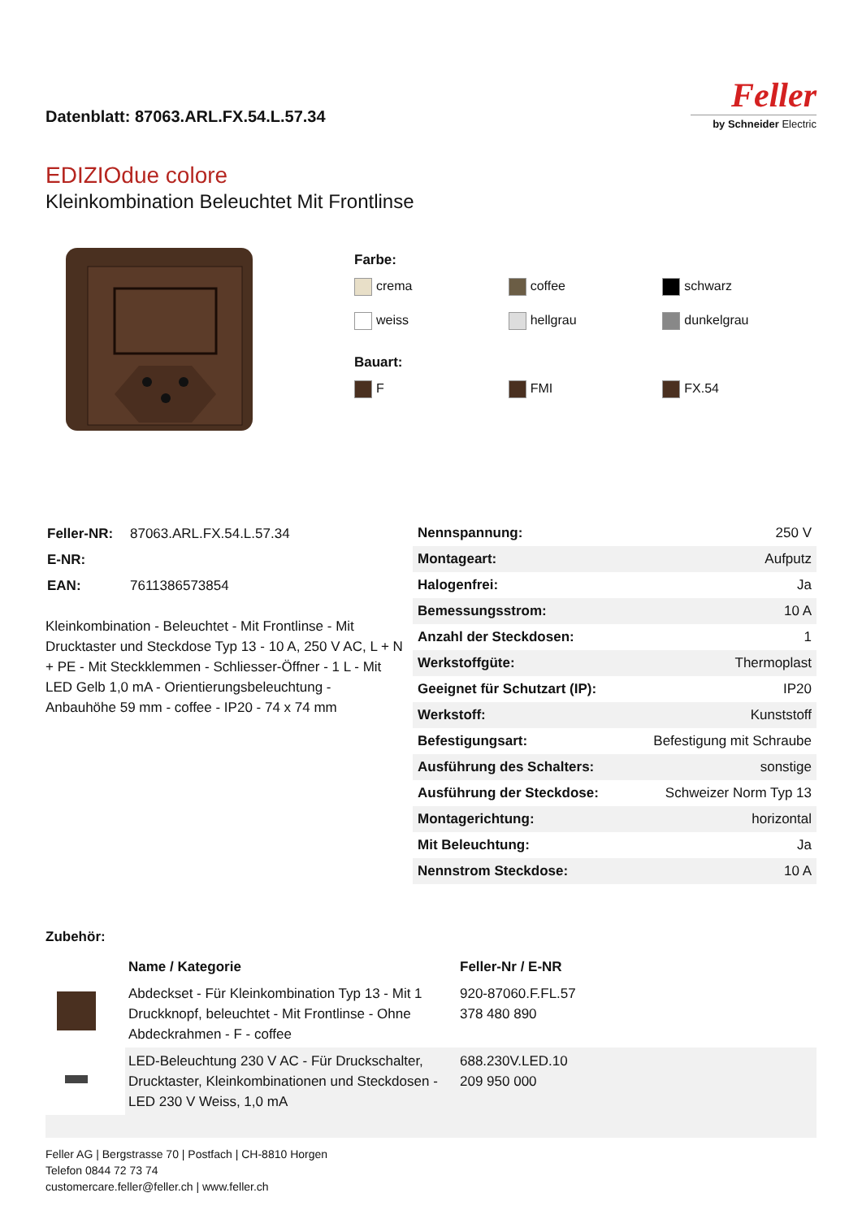Datenblatt: 87063.ARL.FX.54.L.57.34
Feller
by Schneider Electric
EDIZIOdue colore
Kleinkombination Beleuchtet Mit Frontlinse
Farbe:
crema
coffee
schwarz
weiss
hellgrau
dunkelgrau
Bauart:
F
FMI
FX.54
| Feller-NR: | 87063.ARL.FX.54.L.57.34 |
| E-NR: | |
| EAN: | 7611386573854 |
Kleinkombination - Beleuchtet - Mit Frontlinse - Mit Drucktaster und Steckdose Typ 13 - 10 A, 250 V AC, L + N + PE - Mit Steckklemmen - Schliesser-Öffner - 1 L - Mit LED Gelb 1,0 mA - Orientierungsbeleuchtung - Anbauhöhe 59 mm - coffee - IP20 - 74 x 74 mm
| Nennspannung: | 250 V |
| Montageart: | Aufputz |
| Halogenfrei: | Ja |
| Bemessungsstrom: | 10 A |
| Anzahl der Steckdosen: | 1 |
| Werkstoffgüte: | Thermoplast |
| Geeignet für Schutzart (IP): | IP20 |
| Werkstoff: | Kunststoff |
| Befestigungsart: | Befestigung mit Schraube |
| Ausführung des Schalters: | sonstige |
| Ausführung der Steckdose: | Schweizer Norm Typ 13 |
| Montagerichtung: | horizontal |
| Mit Beleuchtung: | Ja |
| Nennstrom Steckdose: | 10 A |
Zubehör:
| | Name / Kategorie | Feller-Nr / E-NR |
| --- | --- | --- |
| | Abdeckset - Für Kleinkombination Typ 13 - Mit 1 Druckknopf, beleuchtet - Mit Frontlinse - Ohne Abdeckrahmen - F - coffee | 920-87060.F.FL.57 378 480 890 |
| | LED-Beleuchtung 230 V AC - Für Druckschalter, Drucktaster, Kleinkombinationen und Steckdosen - LED 230 V Weiss, 1,0 mA | 688.230V.LED.10 209 950 000 |
Feller AG | Bergstrasse 70 | Postfach | CH-8810 Horgen
Telefon 0844 72 73 74
customercare.feller@feller.ch | www.feller.ch